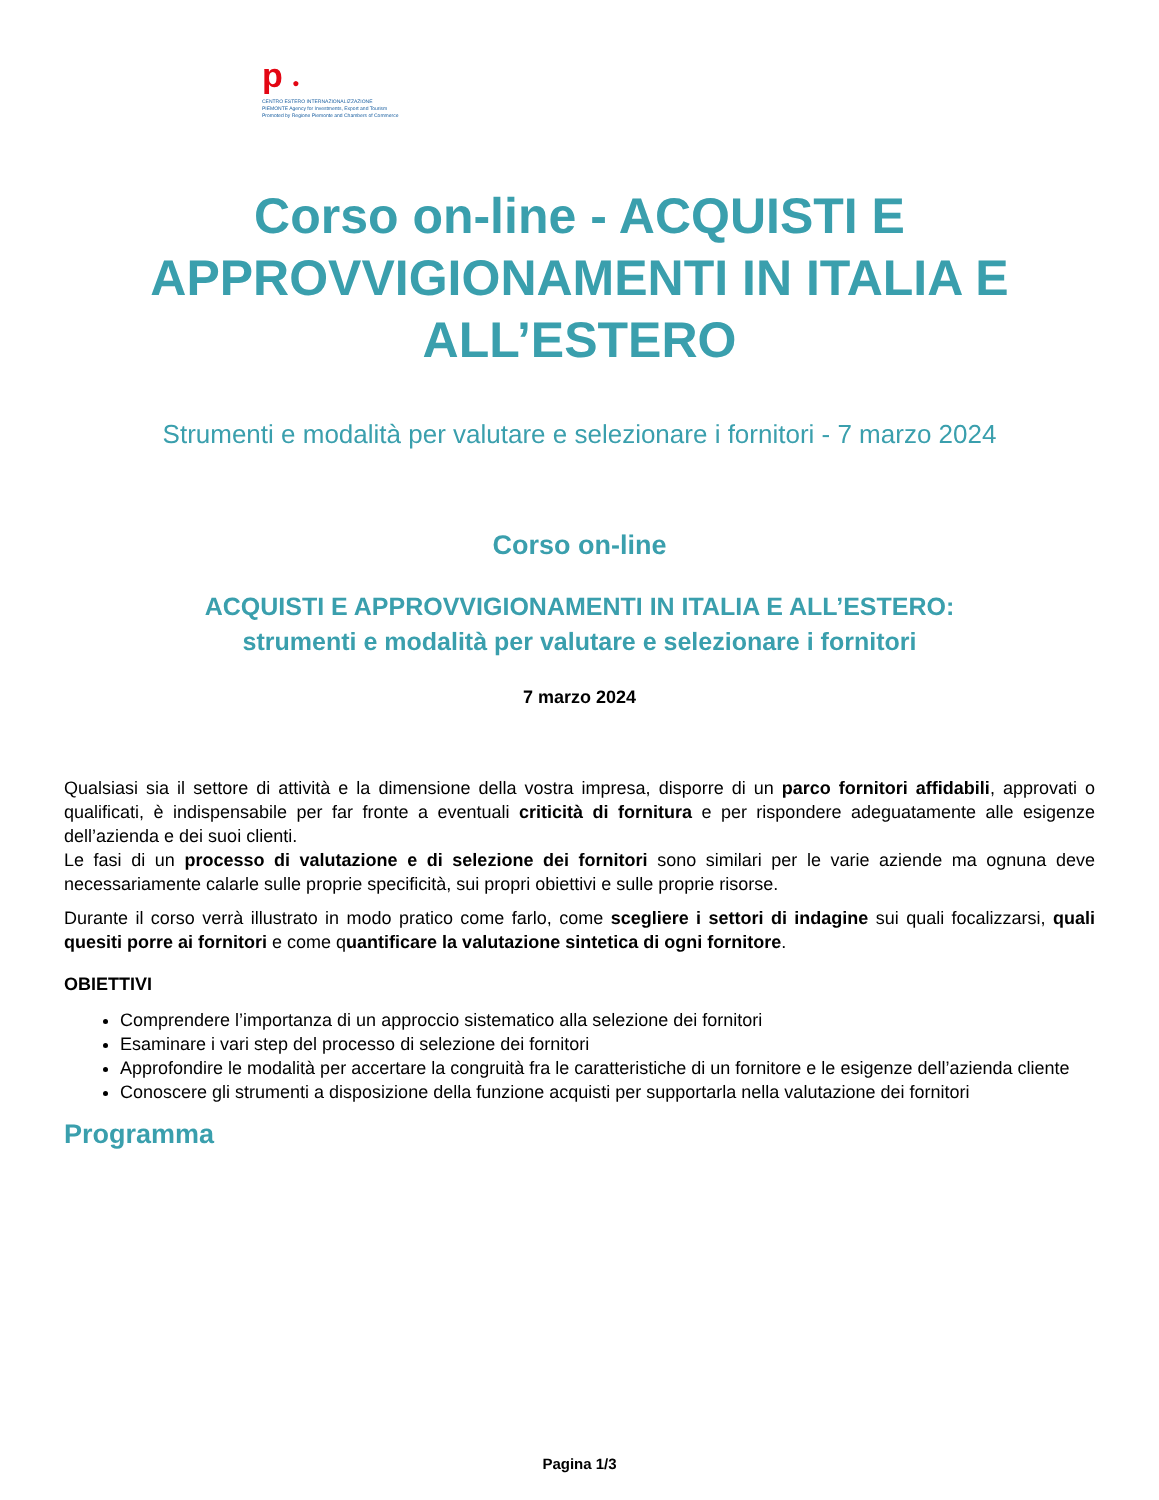p ●
CENTRO ESTERO INTERNAZIONALIZZAZIONE
PIEMONTE Agency for Investments, Export and Tourism
Promoted by Regione Piemonte and Chambers of Commerce
Corso on-line - ACQUISTI E
APPROVVIGIONAMENTI IN ITALIA E
ALL’ESTERO
Strumenti e modalità per valutare e selezionare i fornitori - 7 marzo 2024
Corso on-line
ACQUISTI E APPROVVIGIONAMENTI IN ITALIA E ALL’ESTERO:
strumenti e modalità per valutare e selezionare i fornitori
7 marzo 2024
Qualsiasi sia il settore di attività e la dimensione della vostra impresa, disporre di un parco fornitori affidabili, approvati o qualificati, è indispensabile per far fronte a eventuali criticità di fornitura e per rispondere adeguatamente alle esigenze dell’azienda e dei suoi clienti.
Le fasi di un processo di valutazione e di selezione dei fornitori sono similari per le varie aziende ma ognuna deve necessariamente calarle sulle proprie specificità, sui propri obiettivi e sulle proprie risorse.
Durante il corso verrà illustrato in modo pratico come farlo, come scegliere i settori di indagine sui quali focalizzarsi, quali quesiti porre ai fornitori e come quantificare la valutazione sintetica di ogni fornitore.
OBIETTIVI
Comprendere l’importanza di un approccio sistematico alla selezione dei fornitori
Esaminare i vari step del processo di selezione dei fornitori
Approfondire le modalità per accertare la congruità fra le caratteristiche di un fornitore e le esigenze dell’azienda cliente
Conoscere gli strumenti a disposizione della funzione acquisti per supportarla nella valutazione dei fornitori
Programma
Pagina 1/3